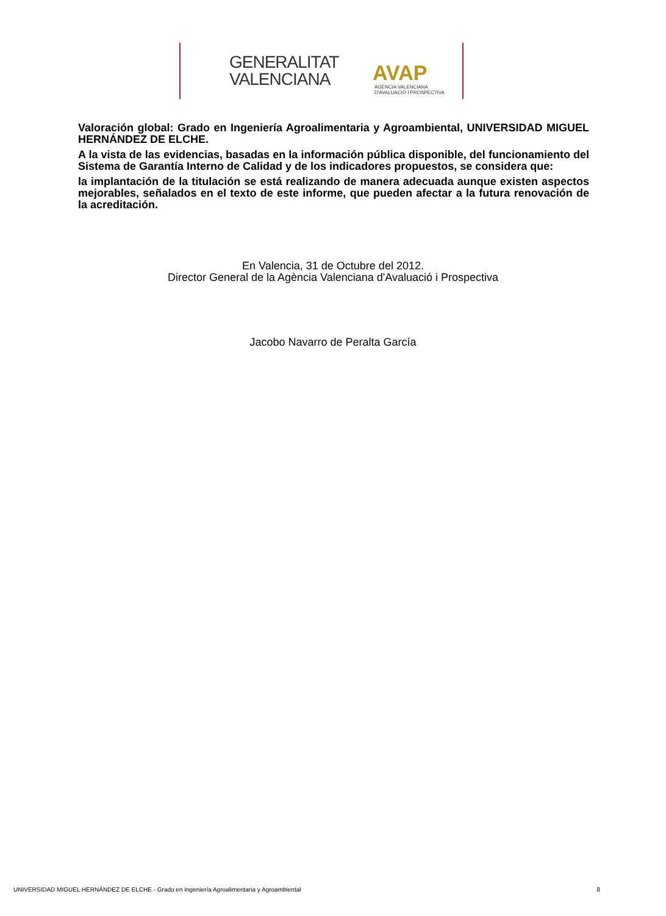GENERALITAT
VALENCIANA
AVAP
AGÈNCIA VALENCIANA
D'AVALUACIÓ I PROSPECTIVA
Valoración global: Grado en Ingeniería Agroalimentaria y Agroambiental, UNIVERSIDAD MIGUEL HERNÁNDEZ DE ELCHE.
A la vista de las evidencias, basadas en la información pública disponible, del funcionamiento del Sistema de Garantía Interno de Calidad y de los indicadores propuestos, se considera que:
la implantación de la titulación se está realizando de manera adecuada aunque existen aspectos mejorables, señalados en el texto de este informe, que pueden afectar a la futura renovación de la acreditación.
En Valencia, 31 de Octubre del 2012.
Director General de la Agència Valenciana d'Avaluació i Prospectiva
Jacobo Navarro de Peralta García
UNIVERSIDAD MIGUEL HERNÁNDEZ DE ELCHE - Grado en Ingeniería Agroalimentaria y Agroambiental 8